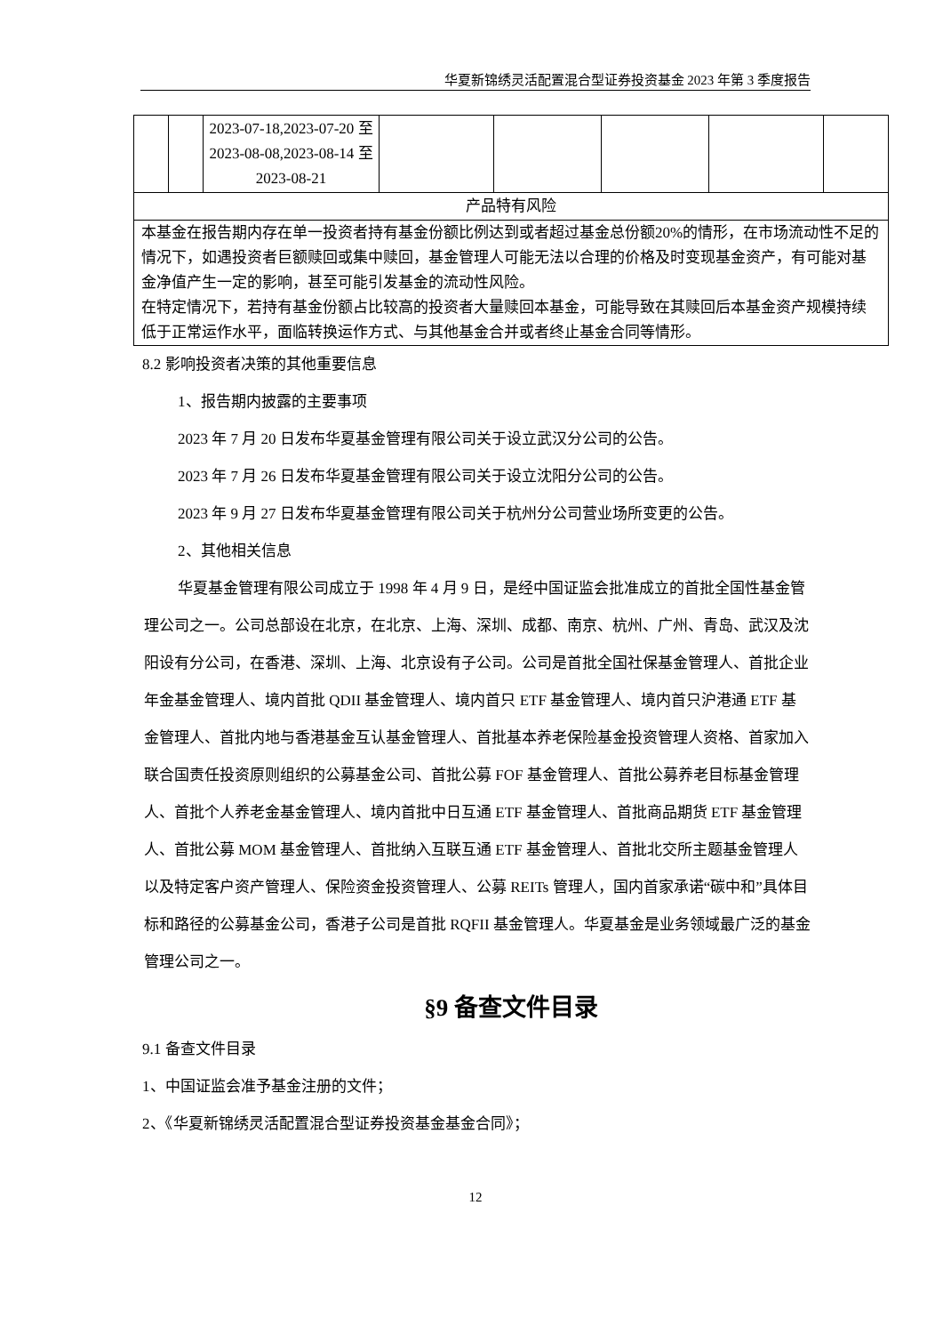华夏新锦绣灵活配置混合型证券投资基金 2023 年第 3 季度报告
| | | 2023-07-18,2023-07-20 至 2023-08-08,2023-08-14 至 2023-08-21 | | | | | |
| 产品特有风险 | | | | | | | |
| 本基金在报告期内存在单一投资者持有基金份额比例达到或者超过基金总份额20%的情形，在市场流动性不足的情况下，如遇投资者巨额赎回或集中赎回，基金管理人可能无法以合理的价格及时变现基金资产，有可能对基金净值产生一定的影响，甚至可能引发基金的流动性风险。 在特定情况下，若持有基金份额占比较高的投资者大量赎回本基金，可能导致在其赎回后本基金资产规模持续低于正常运作水平，面临转换运作方式、与其他基金合并或者终止基金合同等情形。 | | | | | | | |
8.2 影响投资者决策的其他重要信息
1、报告期内披露的主要事项
2023 年 7 月 20 日发布华夏基金管理有限公司关于设立武汉分公司的公告。
2023 年 7 月 26 日发布华夏基金管理有限公司关于设立沈阳分公司的公告。
2023 年 9 月 27 日发布华夏基金管理有限公司关于杭州分公司营业场所变更的公告。
2、其他相关信息
华夏基金管理有限公司成立于 1998 年 4 月 9 日，是经中国证监会批准成立的首批全国性基金管理公司之一。公司总部设在北京，在北京、上海、深圳、成都、南京、杭州、广州、青岛、武汉及沈阳设有分公司，在香港、深圳、上海、北京设有子公司。公司是首批全国社保基金管理人、首批企业年金基金管理人、境内首批 QDII 基金管理人、境内首只 ETF 基金管理人、境内首只沪港通 ETF 基金管理人、首批内地与香港基金互认基金管理人、首批基本养老保险基金投资管理人资格、首家加入联合国责任投资原则组织的公募基金公司、首批公募 FOF 基金管理人、首批公募养老目标基金管理人、首批个人养老金基金管理人、境内首批中日互通 ETF 基金管理人、首批商品期货 ETF 基金管理人、首批公募 MOM 基金管理人、首批纳入互联互通 ETF 基金管理人、首批北交所主题基金管理人以及特定客户资产管理人、保险资金投资管理人、公募 REITs 管理人，国内首家承诺“碳中和”具体目标和路径的公募基金公司，香港子公司是首批 RQFII 基金管理人。华夏基金是业务领域最广泛的基金管理公司之一。
§9 备查文件目录
9.1 备查文件目录
1、中国证监会准予基金注册的文件；
2、《华夏新锦绣灵活配置混合型证券投资基金基金合同》；
12